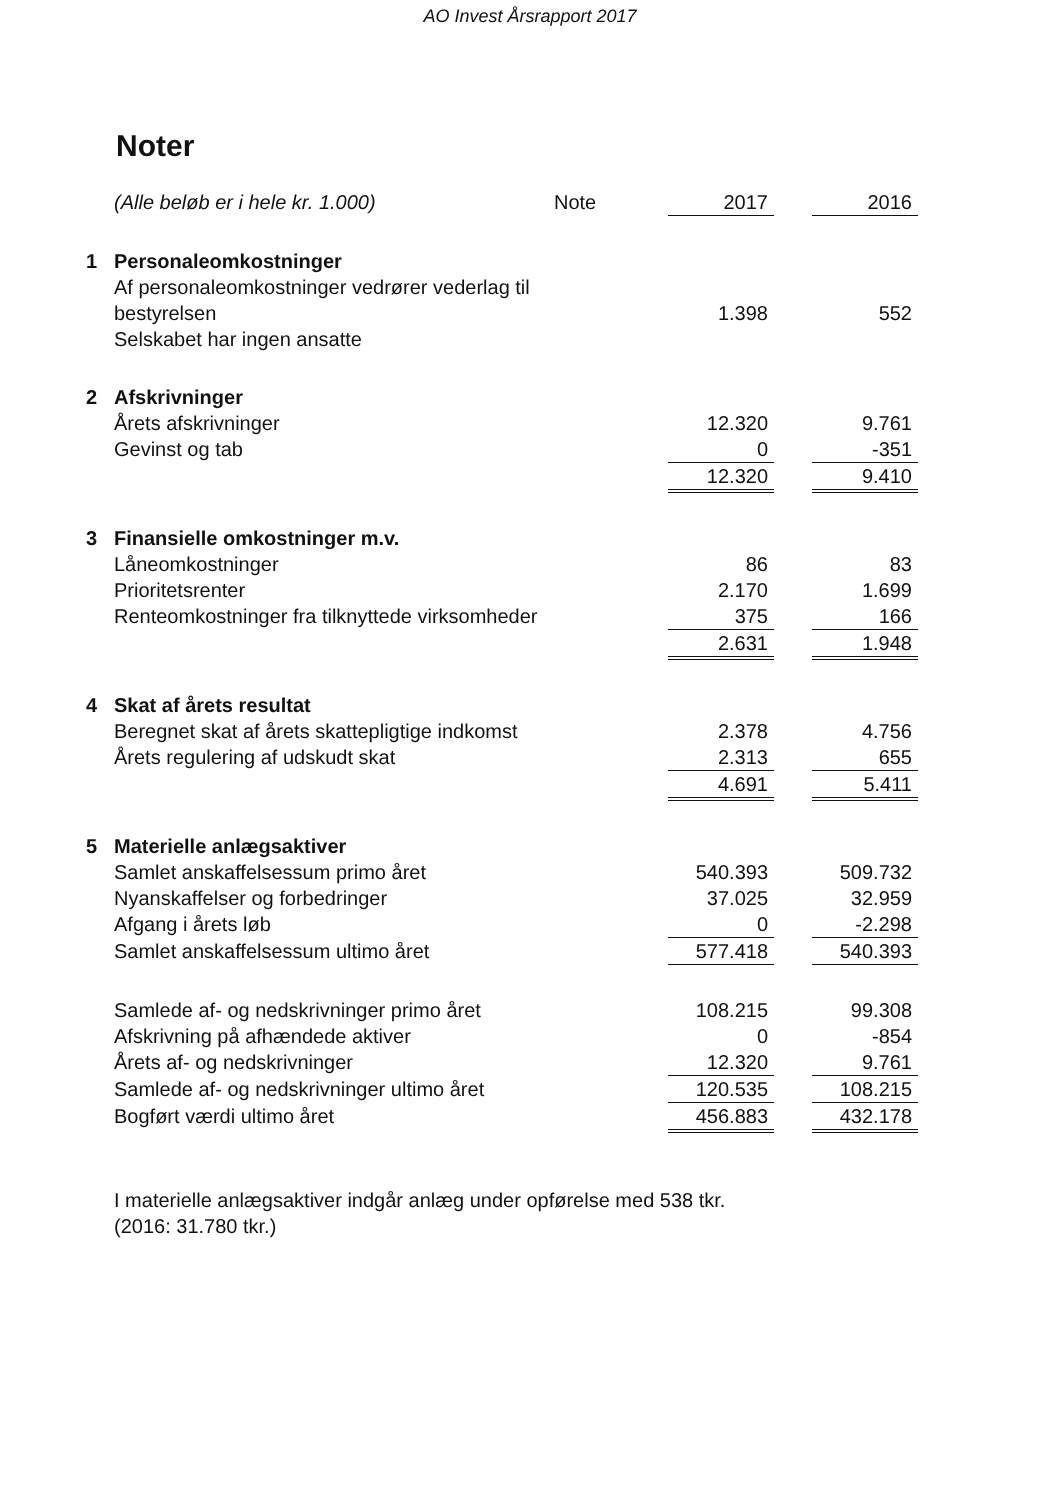AO Invest Årsrapport 2017
Noter
| | (Alle beløb er i hele kr. 1.000) | Note | 2017 | | 2016 |
| 1 | Personaleomkostninger | | | | |
| | Af personaleomkostninger vedrører vederlag til | | | | |
| | bestyrelsen | | 1.398 | | 552 |
| | Selskabet har ingen ansatte | | | | |
| 2 | Afskrivninger | | | | |
| | Årets afskrivninger | | 12.320 | | 9.761 |
| | Gevinst og tab | | 0 | | -351 |
| | | | 12.320 | | 9.410 |
| 3 | Finansielle omkostninger m.v. | | | | |
| | Låneomkostninger | | 86 | | 83 |
| | Prioritetsrenter | | 2.170 | | 1.699 |
| | Renteomkostninger fra tilknyttede virksomheder | | 375 | | 166 |
| | | | 2.631 | | 1.948 |
| 4 | Skat af årets resultat | | | | |
| | Beregnet skat af årets skattepligtige indkomst | | 2.378 | | 4.756 |
| | Årets regulering af udskudt skat | | 2.313 | | 655 |
| | | | 4.691 | | 5.411 |
| 5 | Materielle anlægsaktiver | | | | |
| | Samlet anskaffelsessum primo året | | 540.393 | | 509.732 |
| | Nyanskaffelser og forbedringer | | 37.025 | | 32.959 |
| | Afgang i årets løb | | 0 | | -2.298 |
| | Samlet anskaffelsessum ultimo året | | 577.418 | | 540.393 |
| | Samlede af- og nedskrivninger primo året | | 108.215 | | 99.308 |
| | Afskrivning på afhændede aktiver | | 0 | | -854 |
| | Årets af- og nedskrivninger | | 12.320 | | 9.761 |
| | Samlede af- og nedskrivninger ultimo året | | 120.535 | | 108.215 |
| | Bogført værdi ultimo året | | 456.883 | | 432.178 |
I materielle anlægsaktiver indgår anlæg under opførelse med 538 tkr.
(2016: 31.780 tkr.)